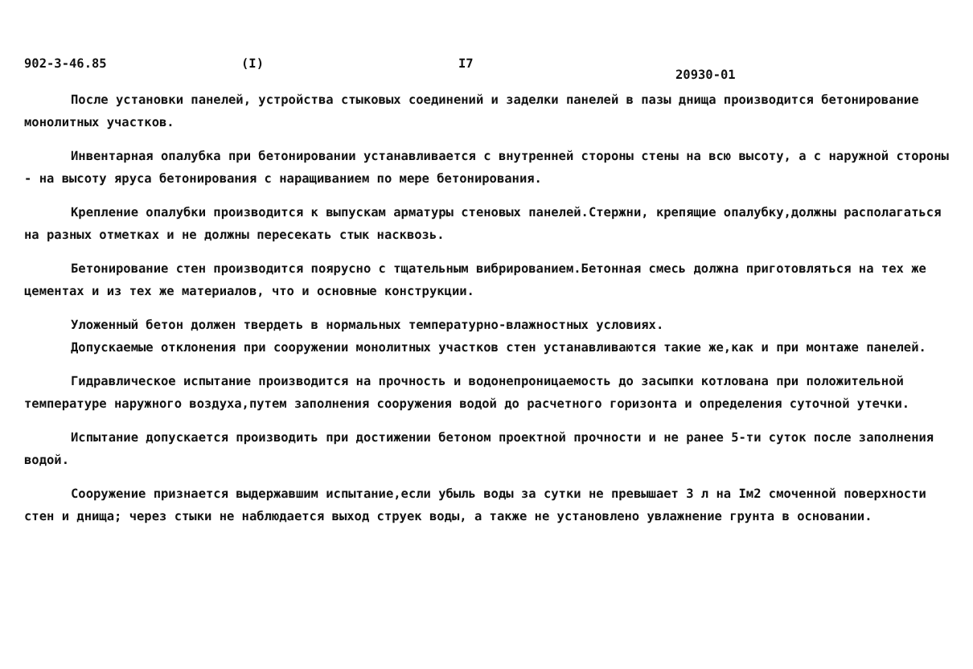902-3-46.85 (I) I7 20930-01
После установки панелей, устройства стыковых соединений и заделки панелей в пазы днища производится бетонирование монолитных участков.
Инвентарная опалубка при бетонировании устанавливается с внутренней стороны стены на всю высоту, а с наружной стороны - на высоту яруса бетонирования с наращиванием по мере бетонирования.
Крепление опалубки производится к выпускам арматуры стеновых панелей.Стержни, крепящие опалубку,должны располагаться на разных отметках и не должны пересекать стык насквозь.
Бетонирование стен производится поярусно с тщательным вибрированием.Бетонная смесь должна приготовляться на тех же цементах и из тех же материалов, что и основные конструкции.
Уложенный бетон должен твердеть в нормальных температурно-влажностных условиях.
Допускаемые отклонения при сооружении монолитных участков стен устанавливаются такие же,как и при монтаже панелей.
Гидравлическое испытание производится на прочность и водонепроницаемость до засыпки котлована при положительной температуре наружного воздуха,путем заполнения сооружения водой до расчетного горизонта и определения суточной утечки.
Испытание допускается производить при достижении бетоном проектной прочности и не ранее 5-ти суток после заполнения водой.
Сооружение признается выдержавшим испытание,если убыль воды за сутки не превышает 3 л на Iм2 смоченной поверхности стен и днища; через стыки не наблюдается выход струек воды, а также не установлено увлажнение грунта в основании.